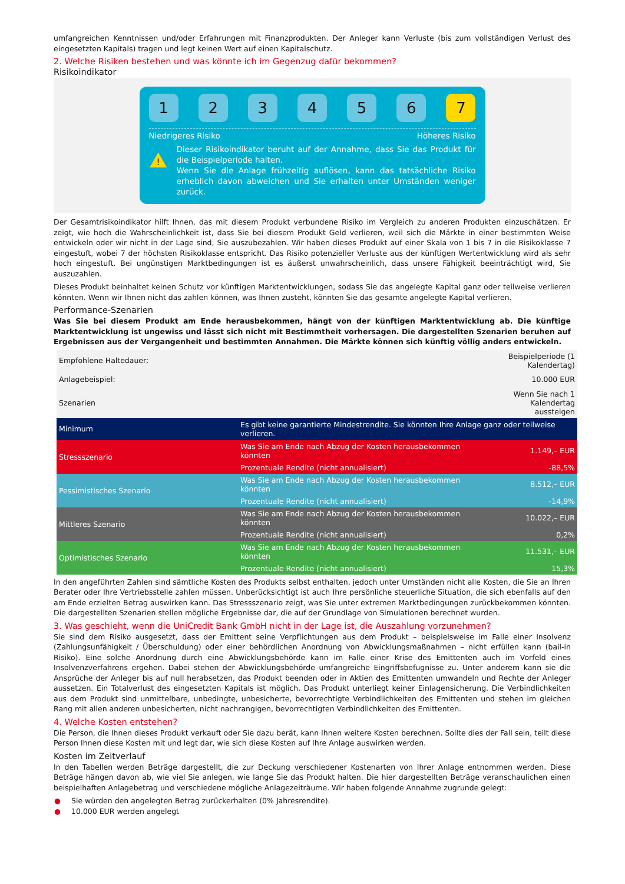umfangreichen Kenntnissen und/oder Erfahrungen mit Finanzprodukten. Der Anleger kann Verluste (bis zum vollständigen Verlust des eingesetzten Kapitals) tragen und legt keinen Wert auf einen Kapitalschutz.
2. Welche Risiken bestehen und was könnte ich im Gegenzug dafür bekommen?
Risikoindikator
123456 7
Niedrigeres Risiko Höheres Risiko
!
Dieser Risikoindikator beruht auf der Annahme, dass Sie das Produkt für die Beispielperiode halten.
Wenn Sie die Anlage frühzeitig auflösen, kann das tatsächliche Risiko erheblich davon abweichen und Sie erhalten unter Umständen weniger zurück.
Der Gesamtrisikoindikator hilft Ihnen, das mit diesem Produkt verbundene Risiko im Vergleich zu anderen Produkten einzuschätzen. Er zeigt, wie hoch die Wahrscheinlichkeit ist, dass Sie bei diesem Produkt Geld verlieren, weil sich die Märkte in einer bestimmten Weise entwickeln oder wir nicht in der Lage sind, Sie auszubezahlen. Wir haben dieses Produkt auf einer Skala von 1 bis 7 in die Risikoklasse 7 eingestuft, wobei 7 der höchsten Risikoklasse entspricht. Das Risiko potenzieller Verluste aus der künftigen Wertentwicklung wird als sehr hoch eingestuft. Bei ungünstigen Marktbedingungen ist es äußerst unwahrscheinlich, dass unsere Fähigkeit beeinträchtigt wird, Sie auszuzahlen.
Dieses Produkt beinhaltet keinen Schutz vor künftigen Marktentwicklungen, sodass Sie das angelegte Kapital ganz oder teilweise verlieren könnten. Wenn wir Ihnen nicht das zahlen können, was Ihnen zusteht, könnten Sie das gesamte angelegte Kapital verlieren.
Performance-Szenarien
Was Sie bei diesem Produkt am Ende herausbekommen, hängt von der künftigen Marktentwicklung ab. Die künftige Marktentwicklung ist ungewiss und lässt sich nicht mit Bestimmtheit vorhersagen. Die dargestellten Szenarien beruhen auf Ergebnissen aus der Vergangenheit und bestimmten Annahmen. Die Märkte können sich künftig völlig anders entwickeln.
| Empfohlene Haltedauer: | | Beispielperiode (1 Kalendertag) |
| Anlagebeispiel: | | 10.000 EUR |
| Szenarien | | Wenn Sie nach 1 Kalendertag aussteigen |
| Minimum | Es gibt keine garantierte Mindestrendite. Sie könnten Ihre Anlage ganz oder teilweise verlieren. | |
| Stressszenario | Was Sie am Ende nach Abzug der Kosten herausbekommen könnten | 1.149,– EUR |
| | Prozentuale Rendite (nicht annualisiert) | -88,5% |
| Pessimistisches Szenario | Was Sie am Ende nach Abzug der Kosten herausbekommen könnten | 8.512,– EUR |
| | Prozentuale Rendite (nicht annualisiert) | -14,9% |
| Mittleres Szenario | Was Sie am Ende nach Abzug der Kosten herausbekommen könnten | 10.022,– EUR |
| | Prozentuale Rendite (nicht annualisiert) | 0,2% |
| Optimistisches Szenario | Was Sie am Ende nach Abzug der Kosten herausbekommen könnten | 11.531,– EUR |
| | Prozentuale Rendite (nicht annualisiert) | 15,3% |
In den angeführten Zahlen sind sämtliche Kosten des Produkts selbst enthalten, jedoch unter Umständen nicht alle Kosten, die Sie an Ihren Berater oder Ihre Vertriebsstelle zahlen müssen. Unberücksichtigt ist auch Ihre persönliche steuerliche Situation, die sich ebenfalls auf den am Ende erzielten Betrag auswirken kann. Das Stressszenario zeigt, was Sie unter extremen Marktbedingungen zurückbekommen könnten. Die dargestellten Szenarien stellen mögliche Ergebnisse dar, die auf der Grundlage von Simulationen berechnet wurden.
3. Was geschieht, wenn die UniCredit Bank GmbH nicht in der Lage ist, die Auszahlung vorzunehmen?
Sie sind dem Risiko ausgesetzt, dass der Emittent seine Verpflichtungen aus dem Produkt – beispielsweise im Falle einer Insolvenz (Zahlungsunfähigkeit / Überschuldung) oder einer behördlichen Anordnung von Abwicklungsmaßnahmen – nicht erfüllen kann (bail-in Risiko). Eine solche Anordnung durch eine Abwicklungsbehörde kann im Falle einer Krise des Emittenten auch im Vorfeld eines Insolvenzverfahrens ergehen. Dabei stehen der Abwicklungsbehörde umfangreiche Eingriffsbefugnisse zu. Unter anderem kann sie die Ansprüche der Anleger bis auf null herabsetzen, das Produkt beenden oder in Aktien des Emittenten umwandeln und Rechte der Anleger aussetzen. Ein Totalverlust des eingesetzten Kapitals ist möglich. Das Produkt unterliegt keiner Einlagensicherung. Die Verbindlichkeiten aus dem Produkt sind unmittelbare, unbedingte, unbesicherte, bevorrechtigte Verbindlichkeiten des Emittenten und stehen im gleichen Rang mit allen anderen unbesicherten, nicht nachrangigen, bevorrechtigten Verbindlichkeiten des Emittenten.
4. Welche Kosten entstehen?
Die Person, die Ihnen dieses Produkt verkauft oder Sie dazu berät, kann Ihnen weitere Kosten berechnen. Sollte dies der Fall sein, teilt diese Person Ihnen diese Kosten mit und legt dar, wie sich diese Kosten auf Ihre Anlage auswirken werden.
Kosten im Zeitverlauf
In den Tabellen werden Beträge dargestellt, die zur Deckung verschiedener Kostenarten von Ihrer Anlage entnommen werden. Diese Beträge hängen davon ab, wie viel Sie anlegen, wie lange Sie das Produkt halten. Die hier dargestellten Beträge veranschaulichen einen beispielhaften Anlagebetrag und verschiedene mögliche Anlagezeiträume. Wir haben folgende Annahme zugrunde gelegt:
● Sie würden den angelegten Betrag zurückerhalten (0% Jahresrendite).
● 10.000 EUR werden angelegt